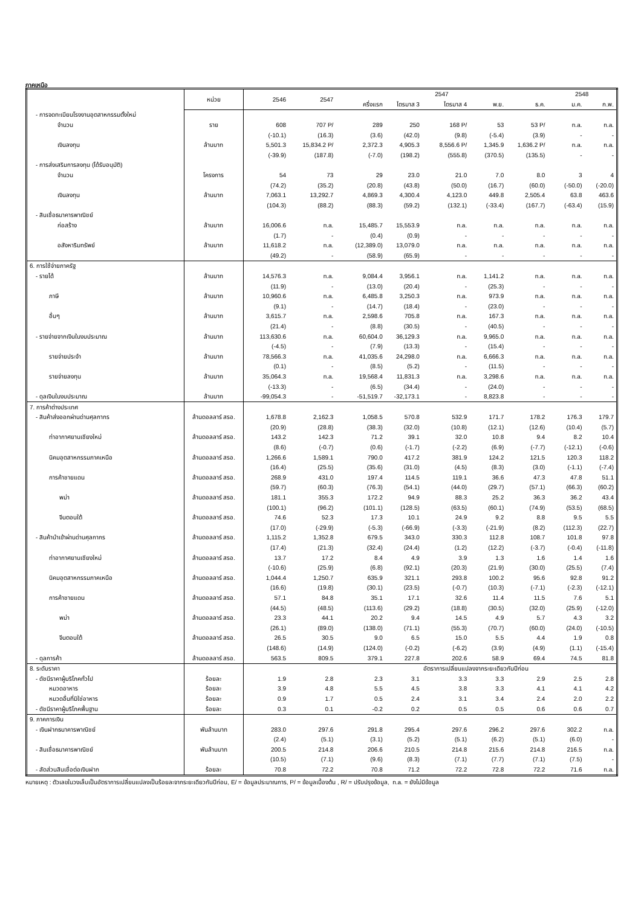ภาคเหนือ
| | หน่วย | 2546 | 2547 | 2547 | | | | | 2548 | |
| --- | --- | --- | --- | --- | --- | --- | --- | --- | --- | --- |
| | | | | ครึ่งแรก | ไตรมาส 3 | ไตรมาส 4 | พ.ย. | ธ.ค. | ม.ค. | ก.พ. |
| - การจดทะเบียนโรงงานอุตสาหกรรมตั้งใหม่ | | | | | | | | | | |
| จำนวน | ราย | 608 | 707 P/ | 289 | 250 | 168 P/ | 53 | 53 P/ | n.a. | n.a. |
| | | (-10.1) | (16.3) | (3.6) | (42.0) | (9.8) | (-5.4) | (3.9) | - | - |
| เงินลงทุน | ล้านบาท | 5,501.3 | 15,834.2 P/ | 2,372.3 | 4,905.3 | 8,556.6 P/ | 1,345.9 | 1,636.2 P/ | n.a. | n.a. |
| | | (-39.9) | (187.8) | (-7.0) | (198.2) | (555.8) | (370.5) | (135.5) | - | - |
| - การส่งเสริมการลงทุน (ได้รับอนุมัติ) | | | | | | | | | | |
| จำนวน | โครงการ | 54 | 73 | 29 | 23.0 | 21.0 | 7.0 | 8.0 | 3 | 4 |
| | | (74.2) | (35.2) | (20.8) | (43.8) | (50.0) | (16.7) | (60.0) | (-50.0) | (-20.0) |
| เงินลงทุน | ล้านบาท | 7,063.1 | 13,292.7 | 4,869.3 | 4,300.4 | 4,123.0 | 449.8 | 2,505.4 | 63.8 | 463.6 |
| | | (104.3) | (88.2) | (88.3) | (59.2) | (132.1) | (-33.4) | (167.7) | (-63.4) | (15.9) |
| - สินเชื่อธนาคารพาณิชย์ | | | | | | | | | | |
| ก่อสร้าง | ล้านบาท | 16,006.6 | n.a. | 15,485.7 | 15,553.9 | n.a. | n.a. | n.a. | n.a. | n.a. |
| | | (1.7) | - | (0.4) | (0.9) | - | - | - | - | - |
| อสังหาริมทรัพย์ | ล้านบาท | 11,618.2 | n.a. | (12,389.0) | 13,079.0 | n.a. | n.a. | n.a. | n.a. | n.a. |
| | | (49.2) | - | (58.9) | (65.9) | - | - | - | - | - |
| 6. การใช้จ่ายภาครัฐ | | | | | | | | | | |
| - รายได้ | ล้านบาท | 14,576.3 | n.a. | 9,084.4 | 3,956.1 | n.a. | 1,141.2 | n.a. | n.a. | n.a. |
| | | (11.9) | - | (13.0) | (20.4) | - | (25.3) | - | - | - |
| ภาษี | ล้านบาท | 10,960.6 | n.a. | 6,485.8 | 3,250.3 | n.a. | 973.9 | n.a. | n.a. | n.a. |
| | | (9.1) | - | (14.7) | (18.4) | - | (23.0) | - | - | - |
| อื่นๆ | ล้านบาท | 3,615.7 | n.a. | 2,598.6 | 705.8 | n.a. | 167.3 | n.a. | n.a. | n.a. |
| | | (21.4) | - | (8.8) | (30.5) | - | (40.5) | - | - | - |
| - รายจ่ายจากเงินในงบประมาณ | ล้านบาท | 113,630.6 | n.a. | 60,604.0 | 36,129.3 | n.a. | 9,965.0 | n.a. | n.a. | n.a. |
| | | (-4.5) | - | (7.9) | (13.3) | - | (15.4) | - | - | - |
| รายจ่ายประจำ | ล้านบาท | 78,566.3 | n.a. | 41,035.6 | 24,298.0 | n.a. | 6,666.3 | n.a. | n.a. | n.a. |
| | | (0.1) | - | (8.5) | (5.2) | - | (11.5) | - | - | - |
| รายจ่ายลงทุน | ล้านบาท | 35,064.3 | n.a. | 19,568.4 | 11,831.3 | n.a. | 3,298.6 | n.a. | n.a. | n.a. |
| | | (-13.3) | - | (6.5) | (34.4) | - | (24.0) | - | - | - |
| - ดุลเงินในงบประมาณ | ล้านบาท | -99,054.3 | - | -51,519.7 | -32,173.1 | - | 8,823.8 | - | - | - |
| 7. การค้าต่างประเทศ | | | | | | | | | | |
| - สินค้าส่งออกผ่านด่านศุลกากร | ล้านดอลลาร์ สรอ. | 1,678.8 | 2,162.3 | 1,058.5 | 570.8 | 532.9 | 171.7 | 178.2 | 176.3 | 179.7 |
| | | (20.9) | (28.8) | (38.3) | (32.0) | (10.8) | (12.1) | (12.6) | (10.4) | (5.7) |
| ท่าอากาศยานเชียงใหม่ | ล้านดอลลาร์ สรอ. | 143.2 | 142.3 | 71.2 | 39.1 | 32.0 | 10.8 | 9.4 | 8.2 | 10.4 |
| | | (8.6) | (-0.7) | (0.6) | (-1.7) | (-2.2) | (6.9) | (-7.7) | (-12.1) | (-0.6) |
| นิคมอุตสาหกรรมภาคเหนือ | ล้านดอลลาร์ สรอ. | 1,266.6 | 1,589.1 | 790.0 | 417.2 | 381.9 | 124.2 | 121.5 | 120.3 | 118.2 |
| | | (16.4) | (25.5) | (35.6) | (31.0) | (4.5) | (8.3) | (3.0) | (-1.1) | (-7.4) |
| การค้าชายแดน | ล้านดอลลาร์ สรอ. | 268.9 | 431.0 | 197.4 | 114.5 | 119.1 | 36.6 | 47.3 | 47.8 | 51.1 |
| | | (59.7) | (60.3) | (76.3) | (54.1) | (44.0) | (29.7) | (57.1) | (66.3) | (60.2) |
| พม่า | ล้านดอลลาร์ สรอ. | 181.1 | 355.3 | 172.2 | 94.9 | 88.3 | 25.2 | 36.3 | 36.2 | 43.4 |
| | | (100.1) | (96.2) | (101.1) | (128.5) | (63.5) | (60.1) | (74.9) | (53.5) | (68.5) |
| จีนตอนใต้ | ล้านดอลลาร์ สรอ. | 74.6 | 52.3 | 17.3 | 10.1 | 24.9 | 9.2 | 8.8 | 9.5 | 5.5 |
| | | (17.0) | (-29.9) | (-5.3) | (-66.9) | (-3.3) | (-21.9) | (8.2) | (112.3) | (22.7) |
| - สินค้านำเข้าผ่านด่านศุลกากร | ล้านดอลลาร์ สรอ. | 1,115.2 | 1,352.8 | 679.5 | 343.0 | 330.3 | 112.8 | 108.7 | 101.8 | 97.8 |
| | | (17.4) | (21.3) | (32.4) | (24.4) | (1.2) | (12.2) | (-3.7) | (-0.4) | (-11.8) |
| ท่าอากาศยานเชียงใหม่ | ล้านดอลลาร์ สรอ. | 13.7 | 17.2 | 8.4 | 4.9 | 3.9 | 1.3 | 1.6 | 1.4 | 1.6 |
| | | (-10.6) | (25.9) | (6.8) | (92.1) | (20.3) | (21.9) | (30.0) | (25.5) | (7.4) |
| นิคมอุตสาหกรรมภาคเหนือ | ล้านดอลลาร์ สรอ. | 1,044.4 | 1,250.7 | 635.9 | 321.1 | 293.8 | 100.2 | 95.6 | 92.8 | 91.2 |
| | | (16.6) | (19.8) | (30.1) | (23.5) | (-0.7) | (10.3) | (-7.1) | (-2.3) | (-12.1) |
| การค้าชายแดน | ล้านดอลลาร์ สรอ. | 57.1 | 84.8 | 35.1 | 17.1 | 32.6 | 11.4 | 11.5 | 7.6 | 5.1 |
| | | (44.5) | (48.5) | (113.6) | (29.2) | (18.8) | (30.5) | (32.0) | (25.9) | (-12.0) |
| พม่า | ล้านดอลลาร์ สรอ. | 23.3 | 44.1 | 20.2 | 9.4 | 14.5 | 4.9 | 5.7 | 4.3 | 3.2 |
| | | (26.1) | (89.0) | (138.0) | (71.1) | (55.3) | (70.7) | (60.0) | (24.0) | (-10.5) |
| จีนตอนใต้ | ล้านดอลลาร์ สรอ. | 26.5 | 30.5 | 9.0 | 6.5 | 15.0 | 5.5 | 4.4 | 1.9 | 0.8 |
| | | (148.6) | (14.9) | (124.0) | (-0.2) | (-6.2) | (3.9) | (4.9) | (1.1) | (-15.4) |
| - ดุลการค้า | ล้านดอลลาร์ สรอ. | 563.5 | 809.5 | 379.1 | 227.8 | 202.6 | 58.9 | 69.4 | 74.5 | 81.8 |
| 8. ระดับราคา | | | | อัตราการเปลี่ยนแปลงจากระยะเดียวกันปีก่อน | | | | | | |
| - ดัชนีราคาผู้บริโภคทั่วไป | ร้อยละ | 1.9 | 2.8 | 2.3 | 3.1 | 3.3 | 3.3 | 2.9 | 2.5 | 2.8 |
| หมวดอาหาร | ร้อยละ | 3.9 | 4.8 | 5.5 | 4.5 | 3.8 | 3.3 | 4.1 | 4.1 | 4.2 |
| หมวดอื่นที่มิใช่อาหาร | ร้อยละ | 0.9 | 1.7 | 0.5 | 2.4 | 3.1 | 3.4 | 2.4 | 2.0 | 2.2 |
| - ดัชนีราคาผู้บริโภคพื้นฐาน | ร้อยละ | 0.3 | 0.1 | -0.2 | 0.2 | 0.5 | 0.5 | 0.6 | 0.6 | 0.7 |
| 9. ภาคการเงิน | | | | | | | | | | |
| - เงินฝากธนาคารพาณิชย์ | พันล้านบาท | 283.0 | 297.6 | 291.8 | 295.4 | 297.6 | 296.2 | 297.6 | 302.2 | n.a. |
| | | (2.4) | (5.1) | (3.1) | (5.2) | (5.1) | (6.2) | (5.1) | (6.0) | - |
| - สินเชื่อธนาคารพาณิชย์ | พันล้านบาท | 200.5 | 214.8 | 206.6 | 210.5 | 214.8 | 215.6 | 214.8 | 216.5 | n.a. |
| | | (10.5) | (7.1) | (9.6) | (8.3) | (7.1) | (7.7) | (7.1) | (7.5) | - |
| - สัดส่วนสินเชื่อต่อเงินฝาก | ร้อยละ | 70.8 | 72.2 | 70.8 | 71.2 | 72.2 | 72.8 | 72.2 | 71.6 | n.a. |
หมายเหตุ : ตัวเลขในวงเล็บเป็นอัตราการเปลี่ยนแปลงเป็นร้อยละจากระยะเดียวกันปีก่อน, E/ = ข้อมูลประมาณการ, P/ = ข้อมูลเบื้องต้น , R/ = ปรับปรุงข้อมูล, n.a. = ยังไม่มีข้อมูล